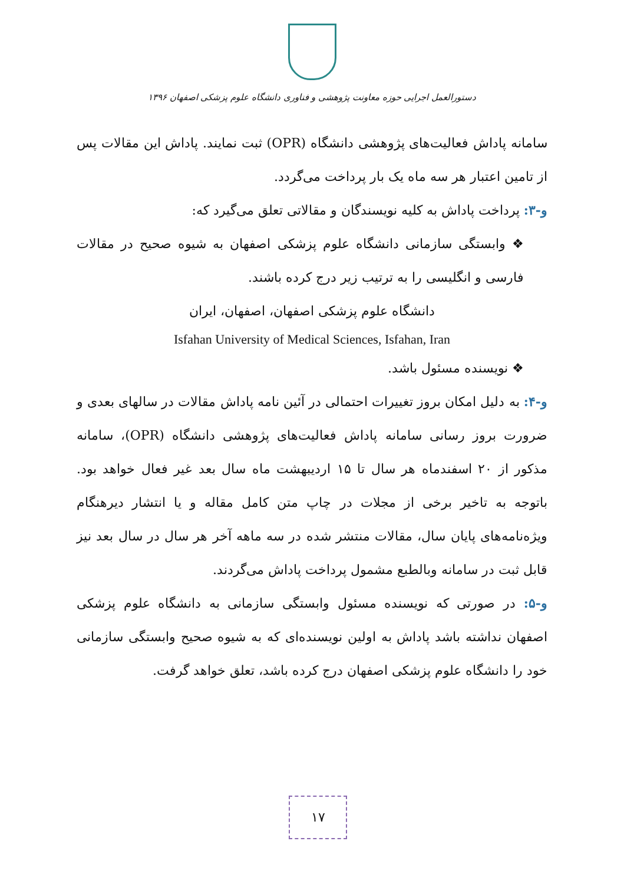دستورالعمل اجرایی حوزه معاونت پژوهشی و فناوری دانشگاه علوم پزشکی اصفهان ۱۳۹۶
سامانه پاداش فعالیت‌های پژوهشی دانشگاه (OPR) ثبت نمایند. پاداش این مقالات پس از تامین اعتبار هر سه ماه یک بار پرداخت می‌گردد.
و-۳: پرداخت پاداش به کلیه نویسندگان و مقالاتی تعلق می‌گیرد که:
❖ وابستگی سازمانی دانشگاه علوم پزشکی اصفهان به شیوه صحیح در مقالات فارسی و انگلیسی را به ترتیب زیر درج کرده باشند.
دانشگاه علوم پزشکی اصفهان، اصفهان، ایران
Isfahan University of Medical Sciences, Isfahan, Iran
❖ نویسنده مسئول باشد.
و-۴: به دلیل امکان بروز تغییرات احتمالی در آئین نامه پاداش مقالات در سالهای بعدی و ضرورت بروز رسانی سامانه پاداش فعالیت‌های پژوهشی دانشگاه (OPR)، سامانه مذکور از ۲۰ اسفندماه هر سال تا ۱۵ اردیبهشت ماه سال بعد غیر فعال خواهد بود. باتوجه به تاخیر برخی از مجلات در چاپ متن کامل مقاله و یا انتشار دیرهنگام ویژه‌نامه‌های پایان سال، مقالات منتشر شده در سه ماهه آخر هر سال در سال بعد نیز قابل ثبت در سامانه وبالطبع مشمول پرداخت پاداش می‌گردند.
و-۵: در صورتی که نویسنده مسئول وابستگی سازمانی به دانشگاه علوم پزشکی اصفهان نداشته باشد پاداش به اولین نویسنده‌ای که به شیوه صحیح وابستگی سازمانی خود را دانشگاه علوم پزشکی اصفهان درج کرده باشد، تعلق خواهد گرفت.
۱۷